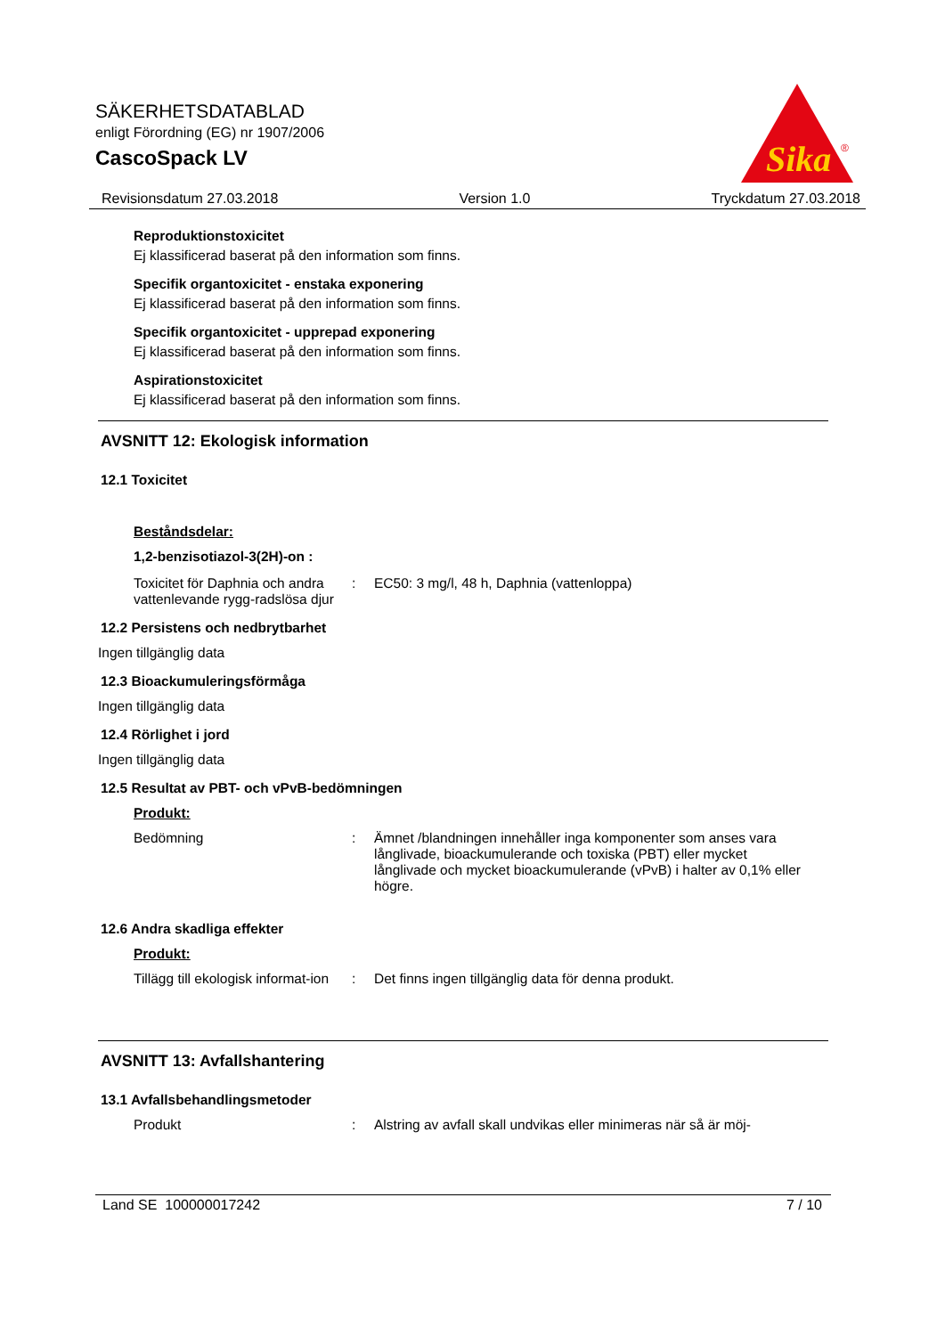SÄKERHETSDATABLAD
enligt Förordning (EG) nr 1907/2006
CascoSpack LV
Sika
®
Revisionsdatum 27.03.2018 Version 1.0 Tryckdatum 27.03.2018
Reproduktionstoxicitet
Ej klassificerad baserat på den information som finns.
Specifik organtoxicitet - enstaka exponering
Ej klassificerad baserat på den information som finns.
Specifik organtoxicitet - upprepad exponering
Ej klassificerad baserat på den information som finns.
Aspirationstoxicitet
Ej klassificerad baserat på den information som finns.
AVSNITT 12: Ekologisk information
12.1 Toxicitet
Beståndsdelar:
1,2-benzisotiazol-3(2H)-on :
Toxicitet för Daphnia och andra vattenlevande rygg-radslösa djur
: EC50: 3 mg/l, 48 h, Daphnia (vattenloppa)
12.2 Persistens och nedbrytbarhet
Ingen tillgänglig data
12.3 Bioackumuleringsförmåga
Ingen tillgänglig data
12.4 Rörlighet i jord
Ingen tillgänglig data
12.5 Resultat av PBT- och vPvB-bedömningen
Produkt:
Bedömning : Ämnet /blandningen innehåller inga komponenter som anses vara långlivade, bioackumulerande och toxiska (PBT) eller mycket långlivade och mycket bioackumulerande (vPvB) i halter av 0,1% eller högre.
12.6 Andra skadliga effekter
Produkt:
Tillägg till ekologisk informat-ion
: Det finns ingen tillgänglig data för denna produkt.
AVSNITT 13: Avfallshantering
13.1 Avfallsbehandlingsmetoder
Produkt : Alstring av avfall skall undvikas eller minimeras när så är möj-
Land SE 100000017242 7 / 10